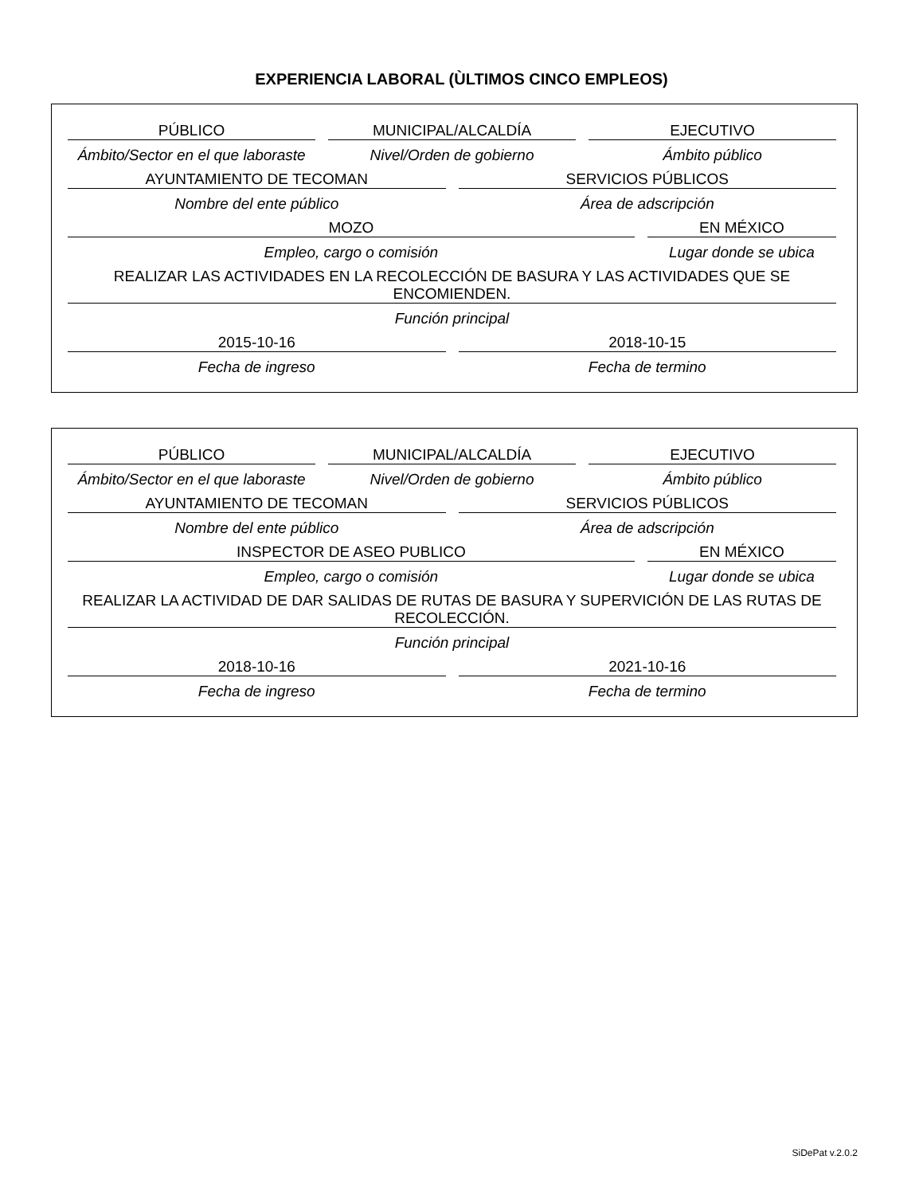EXPERIENCIA LABORAL (ÙLTIMOS CINCO EMPLEOS)
PÚBLICO
Ámbito/Sector en el que laboraste
MUNICIPAL/ALCALDÍA
Nivel/Orden de gobierno
EJECUTIVO
Ámbito público
AYUNTAMIENTO DE TECOMAN
Nombre del ente público
SERVICIOS PÚBLICOS
Área de adscripción
MOZO
Empleo, cargo o comisión
EN MÉXICO
Lugar donde se ubica
REALIZAR LAS ACTIVIDADES EN LA RECOLECCIÓN DE BASURA Y LAS ACTIVIDADES QUE SE ENCOMIENDEN.
Función principal
2015-10-16
Fecha de ingreso
2018-10-15
Fecha de termino
PÚBLICO
Ámbito/Sector en el que laboraste
MUNICIPAL/ALCALDÍA
Nivel/Orden de gobierno
EJECUTIVO
Ámbito público
AYUNTAMIENTO DE TECOMAN
Nombre del ente público
SERVICIOS PÚBLICOS
Área de adscripción
INSPECTOR DE ASEO PUBLICO
Empleo, cargo o comisión
EN MÉXICO
Lugar donde se ubica
REALIZAR LA ACTIVIDAD DE DAR SALIDAS DE RUTAS DE BASURA Y SUPERVICIÓN DE LAS RUTAS DE RECOLECCIÓN.
Función principal
2018-10-16
Fecha de ingreso
2021-10-16
Fecha de termino
SiDePat v.2.0.2